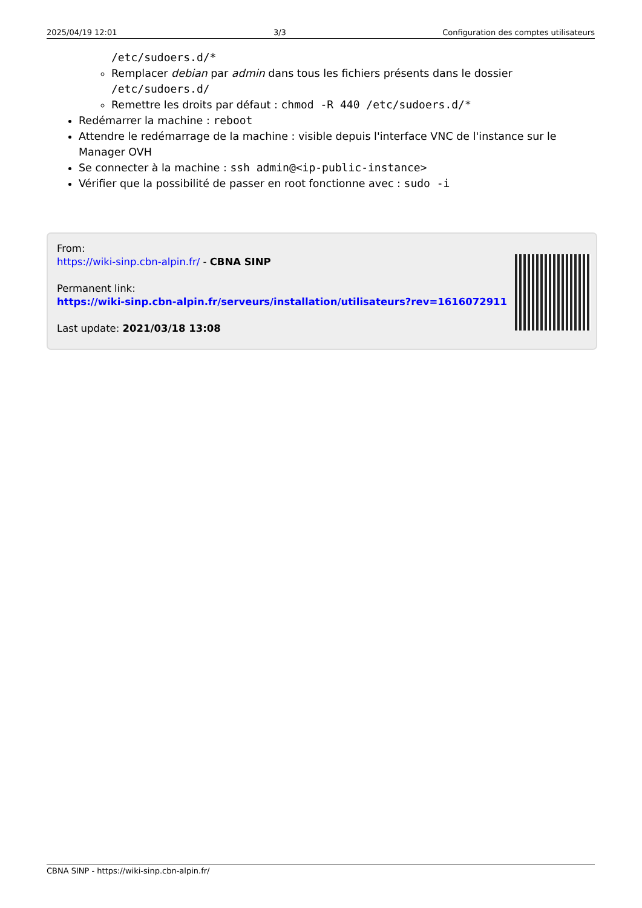2025/04/19 12:01 3/3 Configuration des comptes utilisateurs
/etc/sudoers.d/*
Remplacer debian par admin dans tous les fichiers présents dans le dossier /etc/sudoers.d/
Remettre les droits par défaut : chmod -R 440 /etc/sudoers.d/*
Redémarrer la machine : reboot
Attendre le redémarrage de la machine : visible depuis l'interface VNC de l'instance sur le Manager OVH
Se connecter à la machine : ssh admin@<ip-public-instance>
Vérifier que la possibilité de passer en root fonctionne avec : sudo -i
From:
https://wiki-sinp.cbn-alpin.fr/ - CBNA SINP
Permanent link:
https://wiki-sinp.cbn-alpin.fr/serveurs/installation/utilisateurs?rev=1616072911
Last update: 2021/03/18 13:08
CBNA SINP - https://wiki-sinp.cbn-alpin.fr/